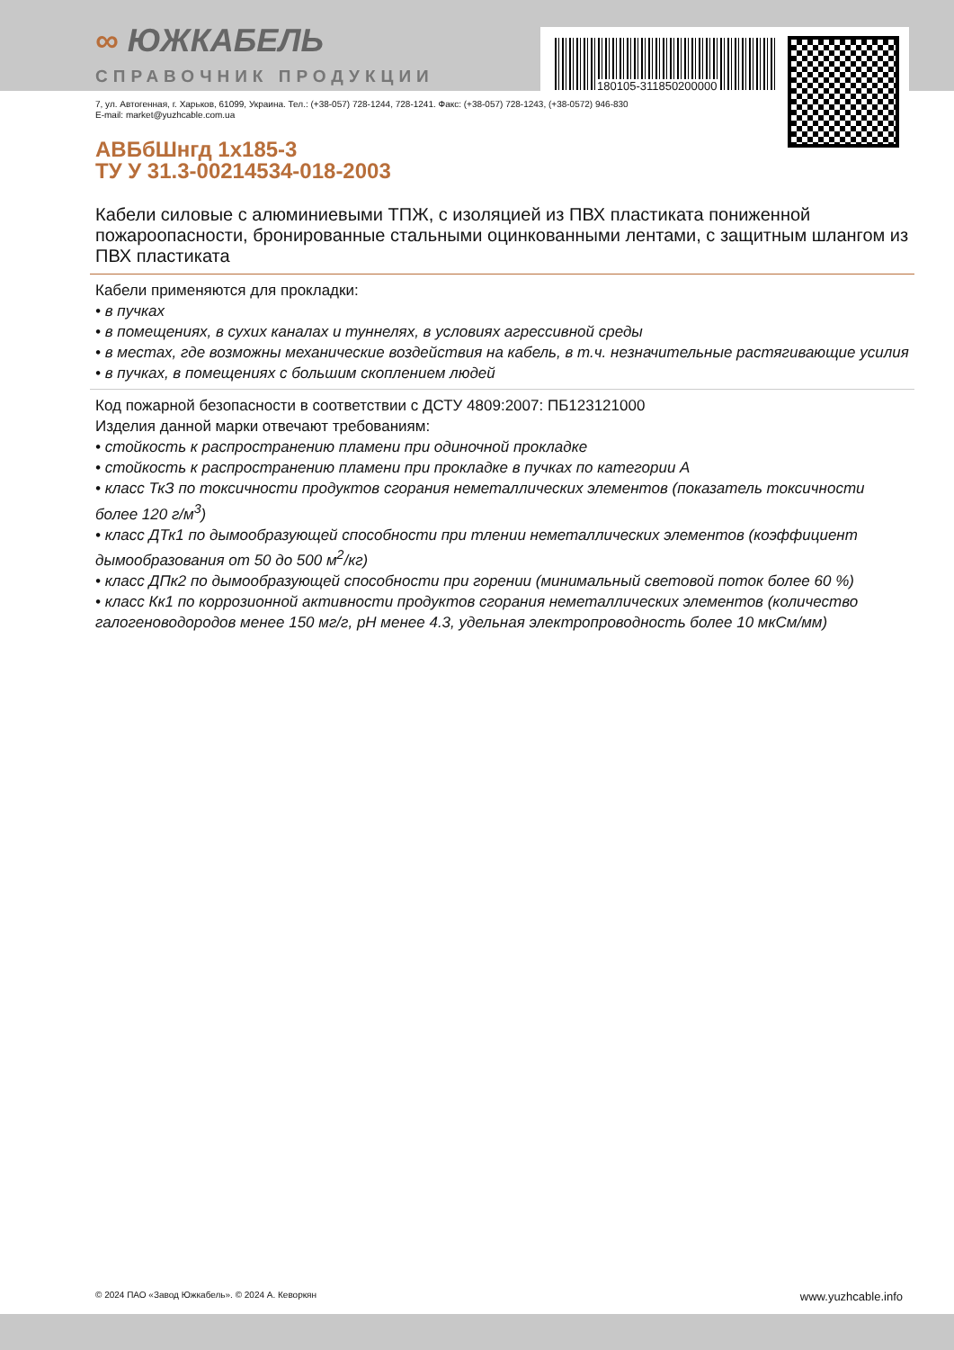180105-311850200000
∞ ЮЖКАБЕЛЬ
СПРАВОЧНИК ПРОДУКЦИИ
7, ул. Автогенная, г. Харьков, 61099, Украина. Тел.: (+38-057) 728-1244, 728-1241. Факс: (+38-057) 728-1243, (+38-0572) 946-830
E-mail: market@yuzhcable.com.ua
АВБбШнгд 1x185-3
ТУ У 31.3-00214534-018-2003
Кабели силовые с алюминиевыми ТПЖ, с изоляцией из ПВХ пластиката пониженной пожароопасности, бронированные стальными оцинкованными лентами, с защитным шлангом из ПВХ пластиката
Кабели применяются для прокладки:
• в пучках
• в помещениях, в сухих каналах и туннелях, в условиях агрессивной среды
• в местах, где возможны механические воздействия на кабель, в т.ч. незначительные растягивающие усилия
• в пучках, в помещениях с большим скоплением людей
Код пожарной безопасности в соответствии с ДСТУ 4809:2007: ПБ123121000
Изделия данной марки отвечают требованиям:
• стойкость к распространению пламени при одиночной прокладке
• стойкость к распространению пламени при прокладке в пучках по категории А
• класс ТкЗ по токсичности продуктов сгорания неметаллических элементов (показатель токсичности более 120 г/м<sup>3</sup>)
• класс ДТк1 по дымообразующей способности при тлении неметаллических элементов (коэффициент дымообразования от 50 до 500 м<sup>2</sup>/кг)
• класс ДПк2 по дымообразующей способности при горении (минимальный световой поток более 60 %)
• класс Кк1 по коррозионной активности продуктов сгорания неметаллических элементов (количество галогеноводородов менее 150 мг/г, pH менее 4.3, удельная электропроводность более 10 мкСм/мм)
© 2024 ПАО «Завод Южкабель». © 2024 А. Кеворкян www.yuzhcable.info